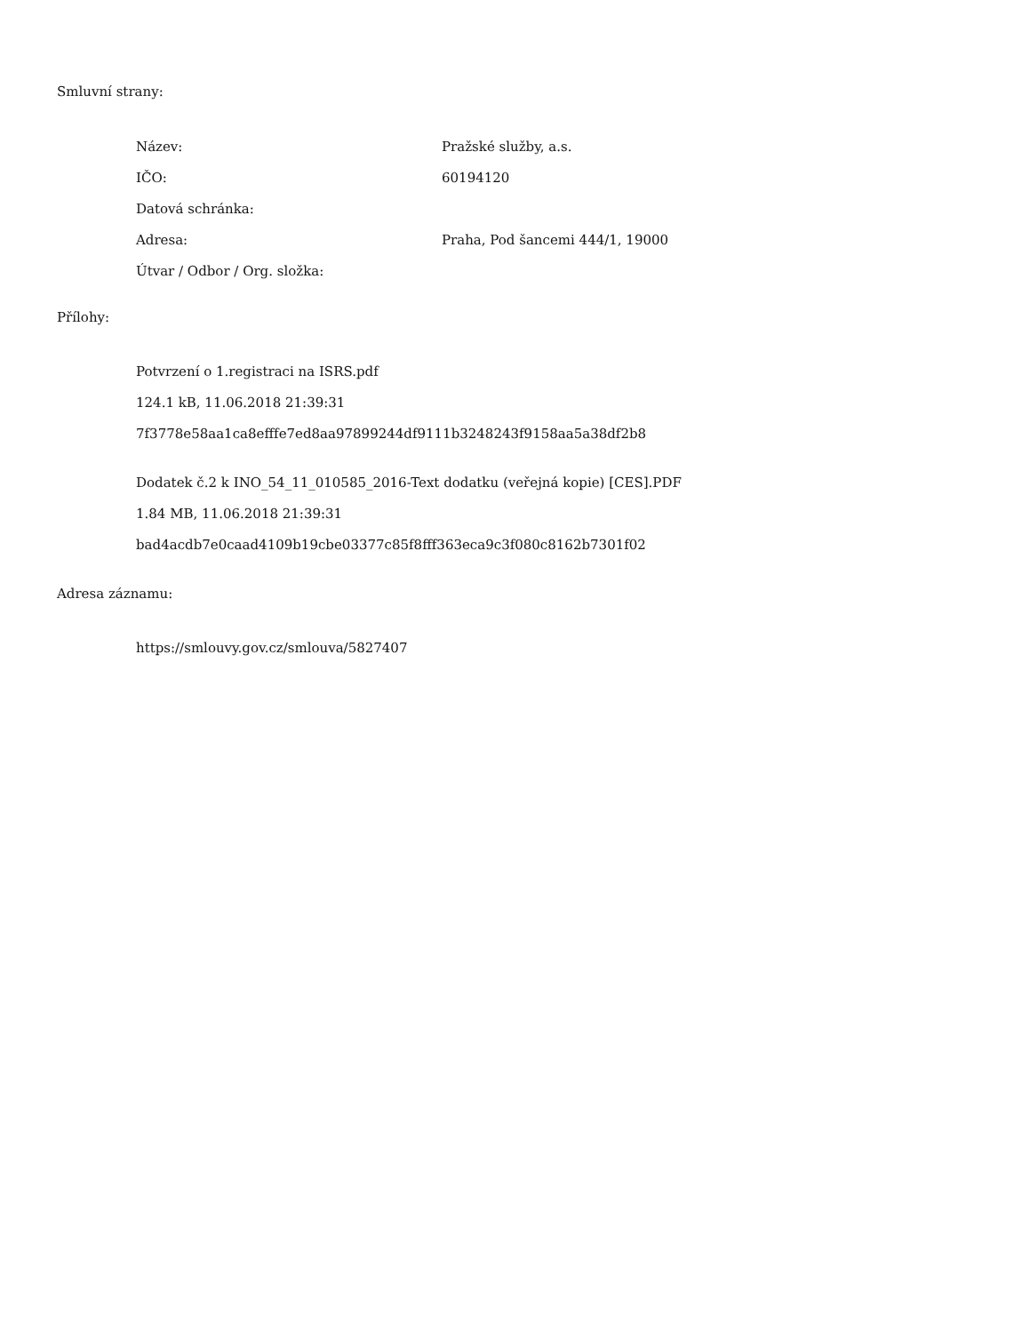Smluvní strany:
| Název: | Pražské služby, a.s. |
| IČO: | 60194120 |
| Datová schránka: | |
| Adresa: | Praha, Pod šancemi 444/1, 19000 |
| Útvar / Odbor / Org. složka: | |
Přílohy:
Potvrzení o 1.registraci na ISRS.pdf
124.1 kB, 11.06.2018 21:39:31
7f3778e58aa1ca8efffe7ed8aa97899244df9111b3248243f9158aa5a38df2b8
Dodatek č.2 k INO_54_11_010585_2016-Text dodatku (veřejná kopie) [CES].PDF
1.84 MB, 11.06.2018 21:39:31
bad4acdb7e0caad4109b19cbe03377c85f8fff363eca9c3f080c8162b7301f02
Adresa záznamu:
https://smlouvy.gov.cz/smlouva/5827407